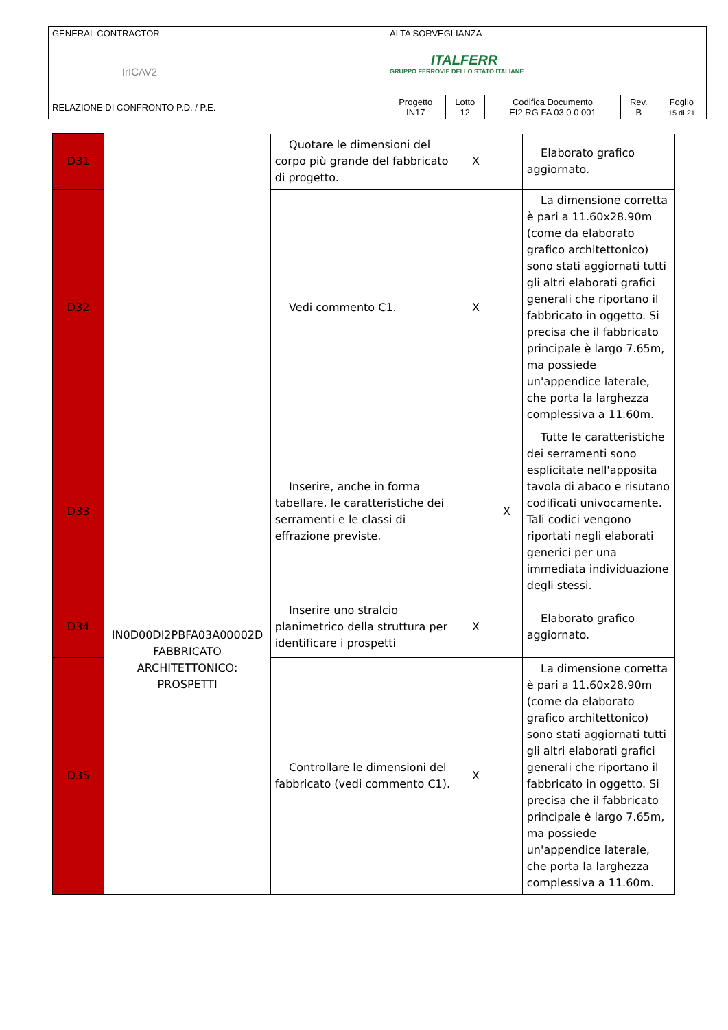| GENERAL CONTRACTOR IrICAV2 | | ALTA SORVEGLIANZA ITALFERR GRUPPO FERROVIE DELLO STATO ITALIANE | | | | |
| RELAZIONE DI CONFRONTO P.D. / P.E. | | Progetto IN17 | Lotto 12 | Codifica Documento EI2 RG FA 03 0 0 001 | Rev. B | Foglio 15 di 21 |
| D31 | | Quotare le dimensioni del corpo più grande del fabbricato di progetto. | X | | Elaborato grafico aggiornato. |
| D32 | | Vedi commento C1. | X | | La dimensione corretta è pari a 11.60x28.90m (come da elaborato grafico architettonico) sono stati aggiornati tutti gli altri elaborati grafici generali che riportano il fabbricato in oggetto. Si precisa che il fabbricato principale è largo 7.65m, ma possiede un'appendice laterale, che porta la larghezza complessiva a 11.60m. |
| D33 | IN0D00DI2PBFA03A00002D FABBRICATO ARCHITETTONICO: PROSPETTI | Inserire, anche in forma tabellare, le caratteristiche dei serramenti e le classi di effrazione previste. | | X | Tutte le caratteristiche dei serramenti sono esplicitate nell'apposita tavola di abaco e risutano codificati univocamente. Tali codici vengono riportati negli elaborati generici per una immediata individuazione degli stessi. |
| D34 | | Inserire uno stralcio planimetrico della struttura per identificare i prospetti | X | | Elaborato grafico aggiornato. |
| D35 | | Controllare le dimensioni del fabbricato (vedi commento C1). | X | | La dimensione corretta è pari a 11.60x28.90m (come da elaborato grafico architettonico) sono stati aggiornati tutti gli altri elaborati grafici generali che riportano il fabbricato in oggetto. Si precisa che il fabbricato principale è largo 7.65m, ma possiede un'appendice laterale, che porta la larghezza complessiva a 11.60m. |